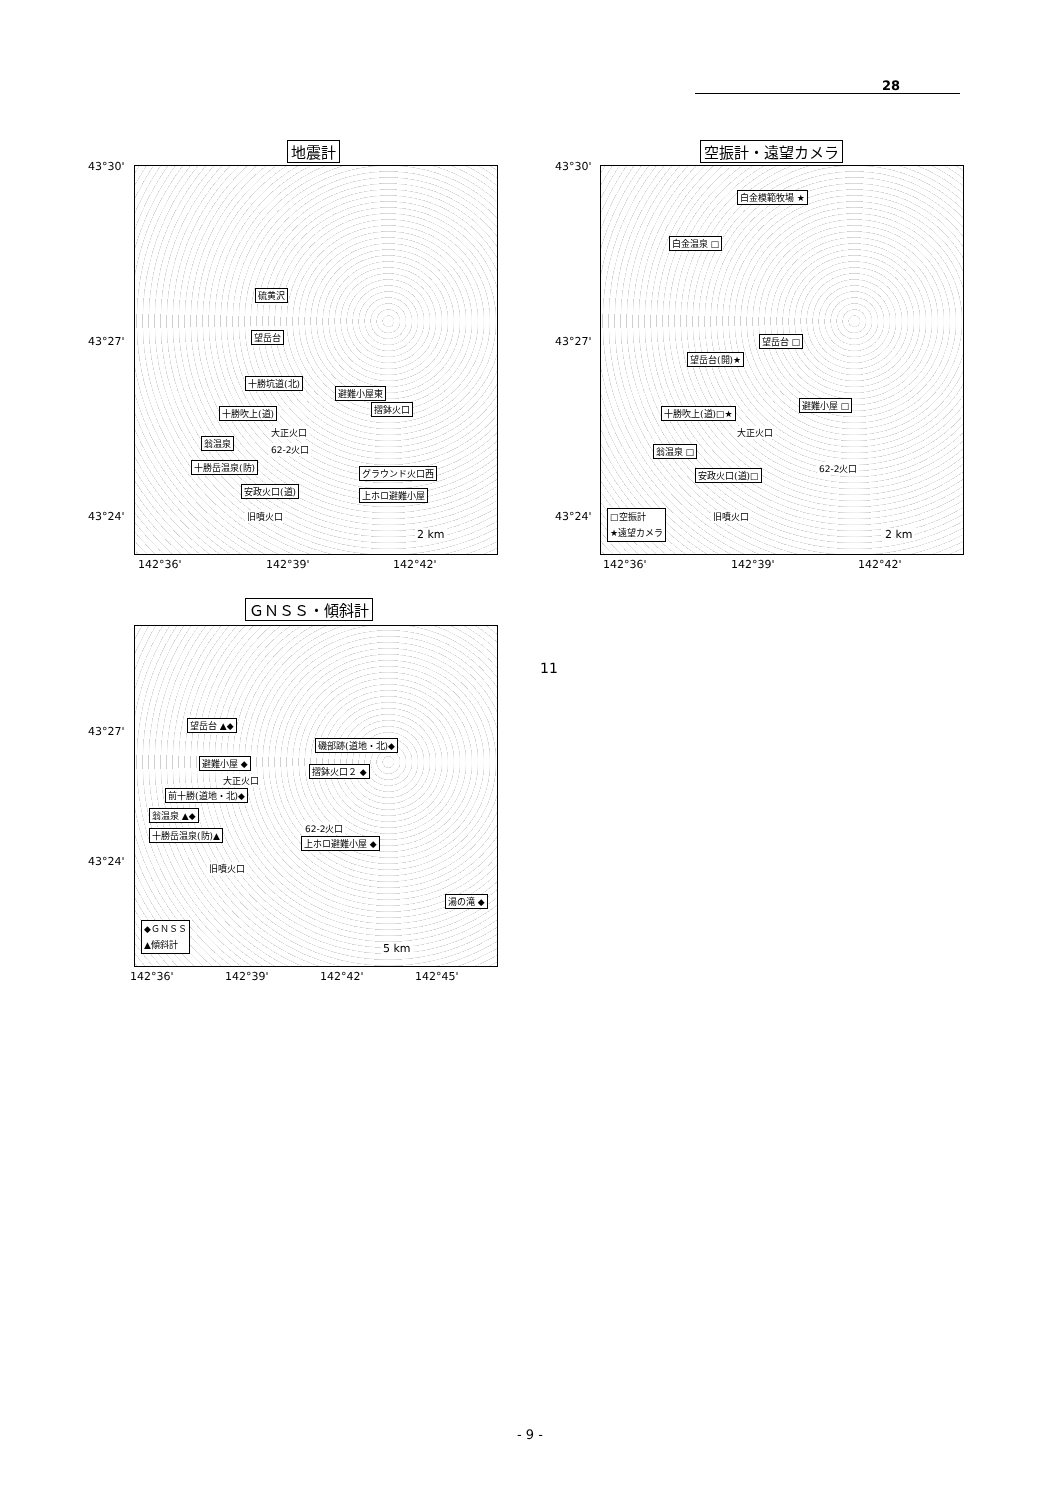28
地震計
43°30'
43°27'
43°24'
硫黄沢
望岳台
十勝坑道(北)
避難小屋東
十勝吹上(道) 摺鉢火口
大正火口
翁温泉
62-2火口
十勝岳温泉(防)
グラウンド火口西
安政火口(道) 上ホロ避難小屋
旧噴火口
2 km
142°36' 142°39' 142°42'
空振計・遠望カメラ
43°30'
43°27'
43°24'
白金模範牧場 ★
白金温泉 □
望岳台 □
望岳台(開)★
十勝吹上(道)□★
避難小屋 □
大正火口
翁温泉 □
62-2火口
安政火口(道)□
旧噴火口 □空振計
★遠望カメラ
2 km
142°36' 142°39' 142°42'
ＧＮＳＳ・傾斜計
43°27'
43°24'
望岳台 ▲◆
磯部跡(道地・北)◆
避難小屋 ◆
摺鉢火口２ ◆
大正火口
前十勝(道地・北)◆
翁温泉 ▲◆
62-2火口
十勝岳温泉(防)▲
上ホロ避難小屋 ◆
旧噴火口
湯の滝 ◆
◆ＧＮＳＳ
▲傾斜計
5 km
142°36' 142°39' 142°42' 142°45'
11
- 9 -